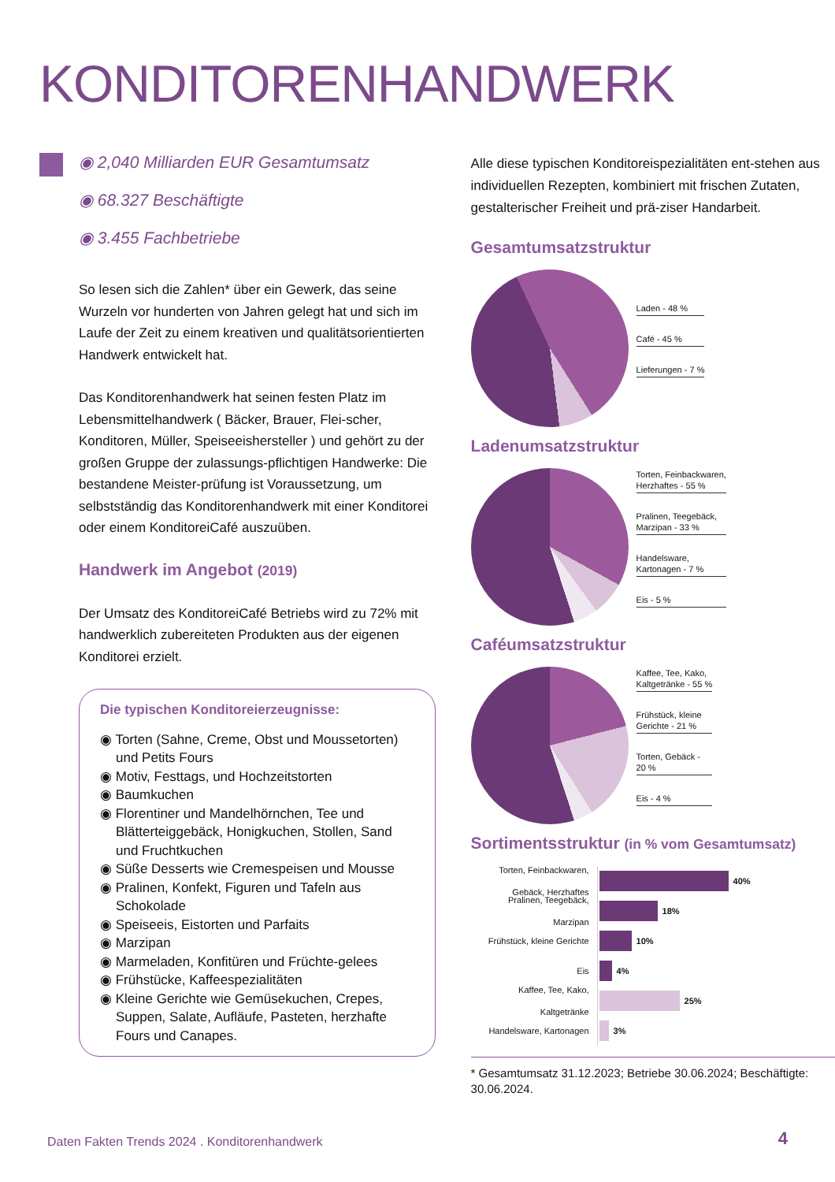KONDITORENHANDWERK
◉ 2,040 Milliarden EUR Gesamtumsatz
◉ 68.327 Beschäftigte
◉ 3.455 Fachbetriebe
So lesen sich die Zahlen* über ein Gewerk, das seine Wurzeln vor hunderten von Jahren gelegt hat und sich im Laufe der Zeit zu einem kreativen und qualitätsorientierten Handwerk entwickelt hat.
Das Konditorenhandwerk hat seinen festen Platz im Lebensmittelhandwerk ( Bäcker, Brauer, Flei-scher, Konditoren, Müller, Speiseeishersteller ) und gehört zu der großen Gruppe der zulassungs-pflichtigen Handwerke: Die bestandene Meister-prüfung ist Voraussetzung, um selbstständig das Konditorenhandwerk mit einer Konditorei oder einem KonditoreiCafé auszuüben.
Handwerk im Angebot (2019)
Der Umsatz des KonditoreiCafé Betriebs wird zu 72% mit handwerklich zubereiteten Produkten aus der eigenen Konditorei erzielt.
Die typischen Konditoreierzeugnisse:
◉ Torten (Sahne, Creme, Obst und Moussetorten) und Petits Fours
◉ Motiv, Festtags, und Hochzeitstorten
◉ Baumkuchen
◉ Florentiner und Mandelhörnchen, Tee und Blätterteiggebäck, Honigkuchen, Stollen, Sand und Fruchtkuchen
◉ Süße Desserts wie Cremespeisen und Mousse
◉ Pralinen, Konfekt, Figuren und Tafeln aus Schokolade
◉ Speiseeis, Eistorten und Parfaits
◉ Marzipan
◉ Marmeladen, Konfitüren und Früchte-gelees
◉ Frühstücke, Kaffeespezialitäten
◉ Kleine Gerichte wie Gemüsekuchen, Crepes, Suppen, Salate, Aufläufe, Pasteten, herzhafte Fours und Canapes.
Alle diese typischen Konditoreispezialitäten ent-stehen aus individuellen Rezepten, kombiniert mit frischen Zutaten, gestalterischer Freiheit und prä-ziser Handarbeit.
Gesamtumsatzstruktur
Laden - 48 %
Café - 45 %
Lieferungen - 7 %
Ladenumsatzstruktur
Torten, Feinbackwaren,
Herzhaftes - 55 %
Pralinen, Teegebäck,
Marzipan - 33 %
Handelsware,
Kartonagen - 7 %
Eis - 5 %
Caféumsatzstruktur
Kaffee, Tee, Kako,
Kaltgetränke - 55 %
Frühstück, kleine
Gerichte - 21 %
Torten, Gebäck -
20 %
Eis - 4 %
Sortimentsstruktur (in % vom Gesamtumsatz)
Torten, Feinbackwaren,
Gebäck, Herzhaftes
40%
Pralinen, Teegebäck,
Marzipan
18%
Frühstück, kleine Gerichte
10%
Eis
4%
Kaffee, Tee, Kako,
Kaltgetränke
25%
Handelsware, Kartonagen
3%
* Gesamtumsatz 31.12.2023; Betriebe 30.06.2024; Beschäftigte: 30.06.2024.
Daten Fakten Trends 2024 . Konditorenhandwerk
4